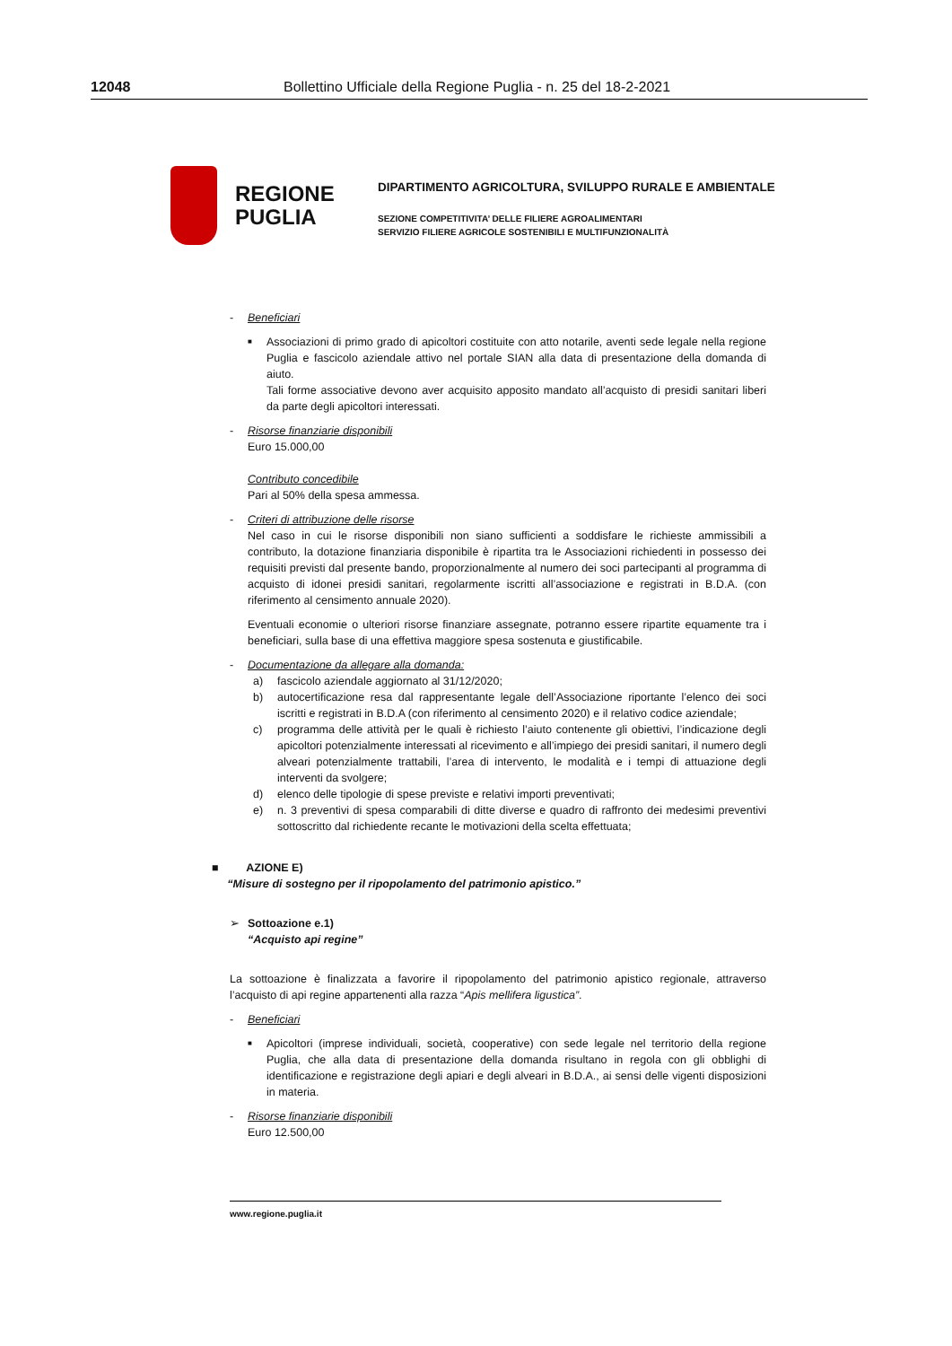12048 Bollettino Ufficiale della Regione Puglia - n. 25 del 18-2-2021
REGIONE
PUGLIA
DIPARTIMENTO AGRICOLTURA, SVILUPPO RURALE E AMBIENTALE
SEZIONE COMPETITIVITA’ DELLE FILIERE AGROALIMENTARI
SERVIZIO FILIERE AGRICOLE SOSTENIBILI E MULTIFUNZIONALITÀ
- Beneficiari
■ Associazioni di primo grado di apicoltori costituite con atto notarile, aventi sede legale nella regione Puglia e fascicolo aziendale attivo nel portale SIAN alla data di presentazione della domanda di aiuto.
Tali forme associative devono aver acquisito apposito mandato all’acquisto di presidi sanitari liberi da parte degli apicoltori interessati.
- Risorse finanziarie disponibili
Euro 15.000,00
Contributo concedibile
Pari al 50% della spesa ammessa.
- Criteri di attribuzione delle risorse
Nel caso in cui le risorse disponibili non siano sufficienti a soddisfare le richieste ammissibili a contributo, la dotazione finanziaria disponibile è ripartita tra le Associazioni richiedenti in possesso dei requisiti previsti dal presente bando, proporzionalmente al numero dei soci partecipanti al programma di acquisto di idonei presidi sanitari, regolarmente iscritti all’associazione e registrati in B.D.A. (con riferimento al censimento annuale 2020).
Eventuali economie o ulteriori risorse finanziare assegnate, potranno essere ripartite equamente tra i beneficiari, sulla base di una effettiva maggiore spesa sostenuta e giustificabile.
- Documentazione da allegare alla domanda:
a) fascicolo aziendale aggiornato al 31/12/2020;
b) autocertificazione resa dal rappresentante legale dell’Associazione riportante l’elenco dei soci iscritti e registrati in B.D.A (con riferimento al censimento 2020) e il relativo codice aziendale;
c) programma delle attività per le quali è richiesto l’aiuto contenente gli obiettivi, l’indicazione degli apicoltori potenzialmente interessati al ricevimento e all’impiego dei presidi sanitari, il numero degli alveari potenzialmente trattabili, l’area di intervento, le modalità e i tempi di attuazione degli interventi da svolgere;
d) elenco delle tipologie di spese previste e relativi importi preventivati;
e) n. 3 preventivi di spesa comparabili di ditte diverse e quadro di raffronto dei medesimi preventivi sottoscritto dal richiedente recante le motivazioni della scelta effettuata;
■ AZIONE E)
“Misure di sostegno per il ripopolamento del patrimonio apistico.”
➢ Sottoazione e.1)
“Acquisto api regine”
La sottoazione è finalizzata a favorire il ripopolamento del patrimonio apistico regionale, attraverso l’acquisto di api regine appartenenti alla razza “Apis mellifera ligustica”.
- Beneficiari
■ Apicoltori (imprese individuali, società, cooperative) con sede legale nel territorio della regione Puglia, che alla data di presentazione della domanda risultano in regola con gli obblighi di identificazione e registrazione degli apiari e degli alveari in B.D.A., ai sensi delle vigenti disposizioni in materia.
- Risorse finanziarie disponibili
Euro 12.500,00
www.regione.puglia.it